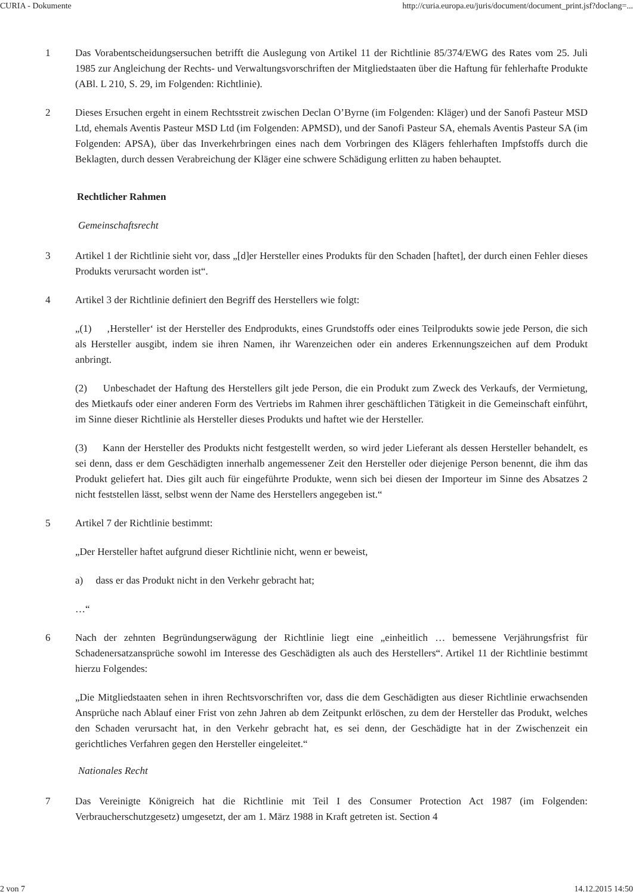CURIA - Dokumente http://curia.europa.eu/juris/document/document_print.jsf?doclang=...
1 Das Vorabentscheidungsersuchen betrifft die Auslegung von Artikel 11 der Richtlinie 85/374/EWG des Rates vom 25. Juli 1985 zur Angleichung der Rechts- und Verwaltungsvorschriften der Mitgliedstaaten über die Haftung für fehlerhafte Produkte (ABl. L 210, S. 29, im Folgenden: Richtlinie).
2 Dieses Ersuchen ergeht in einem Rechtsstreit zwischen Declan O’Byrne (im Folgenden: Kläger) und der Sanofi Pasteur MSD Ltd, ehemals Aventis Pasteur MSD Ltd (im Folgenden: APMSD), und der Sanofi Pasteur SA, ehemals Aventis Pasteur SA (im Folgenden: APSA), über das Inverkehrbringen eines nach dem Vorbringen des Klägers fehlerhaften Impfstoffs durch die Beklagten, durch dessen Verabreichung der Kläger eine schwere Schädigung erlitten zu haben behauptet.
Rechtlicher Rahmen
Gemeinschaftsrecht
3 Artikel 1 der Richtlinie sieht vor, dass „[d]er Hersteller eines Produkts für den Schaden [haftet], der durch einen Fehler dieses Produkts verursacht worden ist“.
4 Artikel 3 der Richtlinie definiert den Begriff des Herstellers wie folgt:
„(1) ‚Hersteller‘ ist der Hersteller des Endprodukts, eines Grundstoffs oder eines Teilprodukts sowie jede Person, die sich als Hersteller ausgibt, indem sie ihren Namen, ihr Warenzeichen oder ein anderes Erkennungszeichen auf dem Produkt anbringt.
(2) Unbeschadet der Haftung des Herstellers gilt jede Person, die ein Produkt zum Zweck des Verkaufs, der Vermietung, des Mietkaufs oder einer anderen Form des Vertriebs im Rahmen ihrer geschäftlichen Tätigkeit in die Gemeinschaft einführt, im Sinne dieser Richtlinie als Hersteller dieses Produkts und haftet wie der Hersteller.
(3) Kann der Hersteller des Produkts nicht festgestellt werden, so wird jeder Lieferant als dessen Hersteller behandelt, es sei denn, dass er dem Geschädigten innerhalb angemessener Zeit den Hersteller oder diejenige Person benennt, die ihm das Produkt geliefert hat. Dies gilt auch für eingeführte Produkte, wenn sich bei diesen der Importeur im Sinne des Absatzes 2 nicht feststellen lässt, selbst wenn der Name des Herstellers angegeben ist.“
5 Artikel 7 der Richtlinie bestimmt:
„Der Hersteller haftet aufgrund dieser Richtlinie nicht, wenn er beweist,
a) dass er das Produkt nicht in den Verkehr gebracht hat;
…“
6 Nach der zehnten Begründungserwägung der Richtlinie liegt eine „einheitlich … bemessene Verjährungsfrist für Schadenersatzansprüche sowohl im Interesse des Geschädigten als auch des Herstellers“. Artikel 11 der Richtlinie bestimmt hierzu Folgendes:
„Die Mitgliedstaaten sehen in ihren Rechtsvorschriften vor, dass die dem Geschädigten aus dieser Richtlinie erwachsenden Ansprüche nach Ablauf einer Frist von zehn Jahren ab dem Zeitpunkt erlöschen, zu dem der Hersteller das Produkt, welches den Schaden verursacht hat, in den Verkehr gebracht hat, es sei denn, der Geschädigte hat in der Zwischenzeit ein gerichtliches Verfahren gegen den Hersteller eingeleitet.“
Nationales Recht
7 Das Vereinigte Königreich hat die Richtlinie mit Teil I des Consumer Protection Act 1987 (im Folgenden: Verbraucherschutzgesetz) umgesetzt, der am 1. März 1988 in Kraft getreten ist. Section 4
2 von 7 14.12.2015 14:50